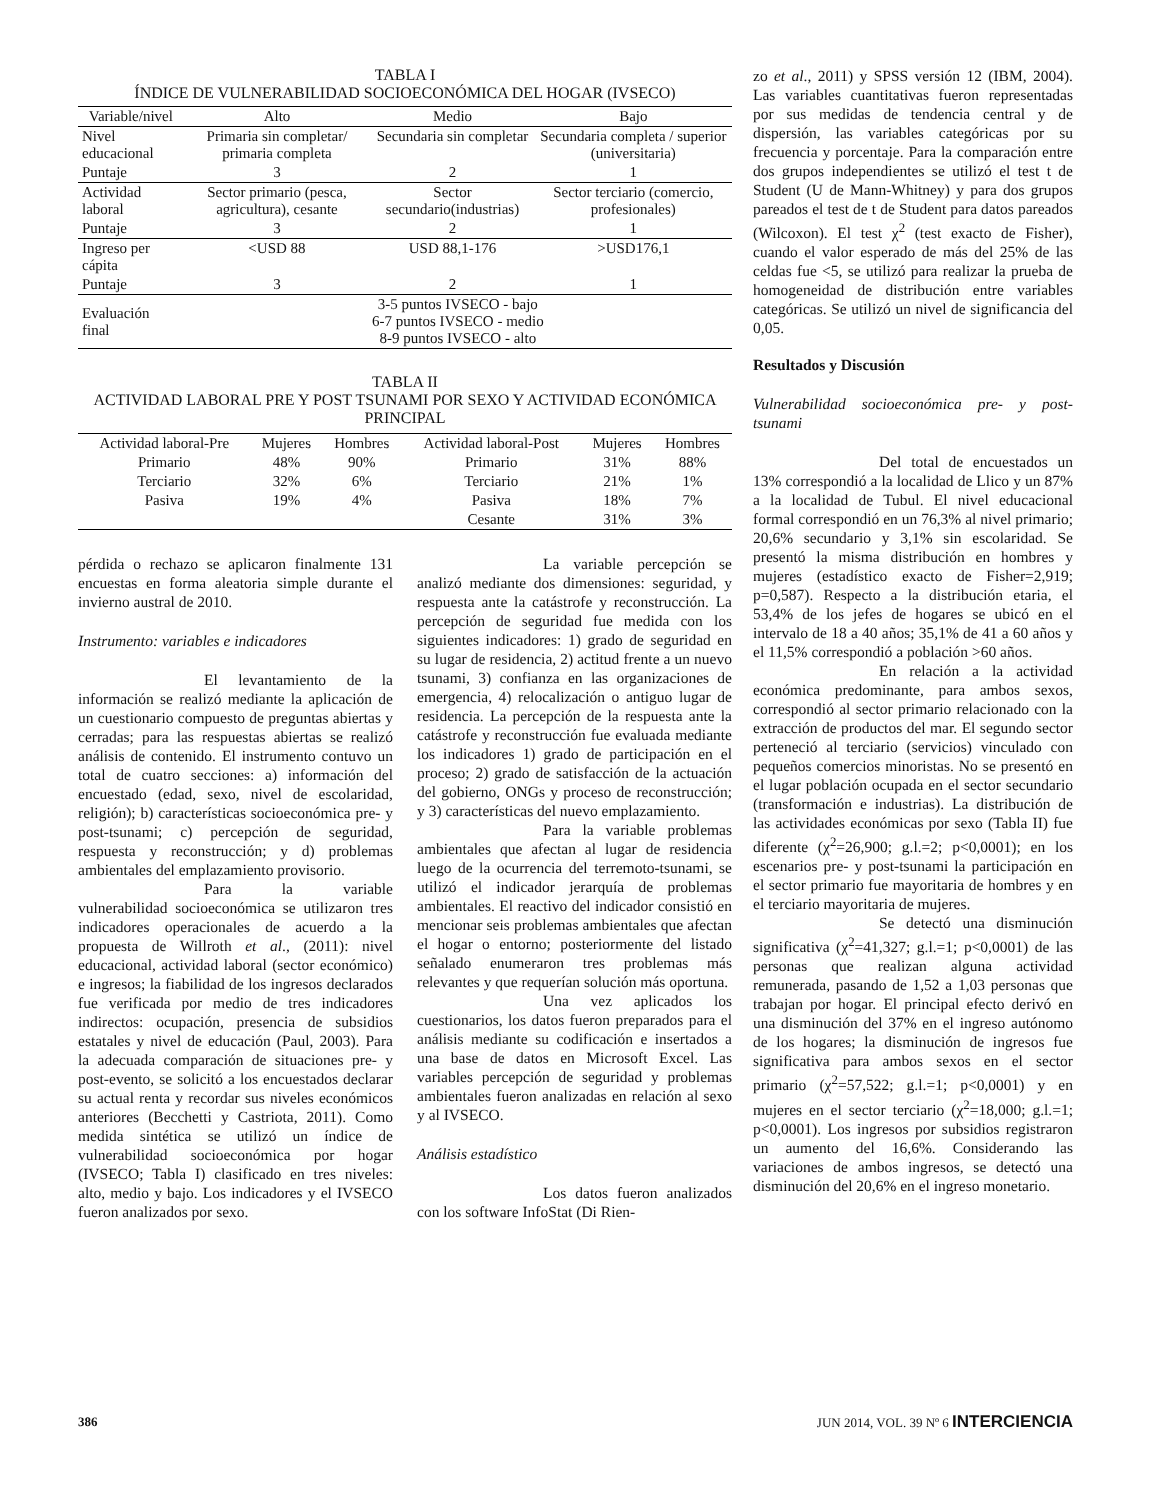TABLA I
ÍNDICE DE VULNERABILIDAD SOCIOECONÓMICA DEL HOGAR (IVSECO)
| Variable/nivel | Alto | Medio | Bajo |
| --- | --- | --- | --- |
| Nivel educacional | Primaria sin completar/ primaria completa | Secundaria sin completar | Secundaria completa / superior (universitaria) |
| Puntaje | 3 | 2 | 1 |
| Actividad laboral | Sector primario (pesca, agricultura), cesante | Sector secundario(industrias) | Sector terciario (comercio, profesionales) |
| Puntaje | 3 | 2 | 1 |
| Ingreso per cápita | <USD 88 | USD 88,1-176 | >USD176,1 |
| Puntaje | 3 | 2 | 1 |
| Evaluación final | 3-5 puntos IVSECO - bajo 6-7 puntos IVSECO - medio 8-9 puntos IVSECO - alto | | |
TABLA II
ACTIVIDAD LABORAL PRE Y POST TSUNAMI POR SEXO Y ACTIVIDAD ECONÓMICA PRINCIPAL
| Actividad laboral-Pre | Mujeres | Hombres | Actividad laboral-Post | Mujeres | Hombres |
| --- | --- | --- | --- | --- | --- |
| Primario | 48% | 90% | Primario | 31% | 88% |
| Terciario | 32% | 6% | Terciario | 21% | 1% |
| Pasiva | 19% | 4% | Pasiva | 18% | 7% |
| | | | Cesante | 31% | 3% |
pérdida o rechazo se aplicaron finalmente 131 encuestas en forma aleatoria simple durante el invierno austral de 2010.
Instrumento: variables e indicadores
El levantamiento de la información se realizó mediante la aplicación de un cuestionario compuesto de preguntas abiertas y cerradas; para las respuestas abiertas se realizó análisis de contenido. El instrumento contuvo un total de cuatro secciones: a) información del encuestado (edad, sexo, nivel de escolaridad, religión); b) características socioeconómica pre- y post-tsunami; c) percepción de seguridad, respuesta y reconstrucción; y d) problemas ambientales del emplazamiento provisorio.
Para la variable vulnerabilidad socioeconómica se utilizaron tres indicadores operacionales de acuerdo a la propuesta de Willroth et al., (2011): nivel educacional, actividad laboral (sector económico) e ingresos; la fiabilidad de los ingresos declarados fue verificada por medio de tres indicadores indirectos: ocupación, presencia de subsidios estatales y nivel de educación (Paul, 2003). Para la adecuada comparación de situaciones pre- y post-evento, se solicitó a los encuestados declarar su actual renta y recordar sus niveles económicos anteriores (Becchetti y Castriota, 2011). Como medida sintética se utilizó un índice de vulnerabilidad socioeconómica por hogar (IVSECO; Tabla I) clasificado en tres niveles: alto, medio y bajo. Los indicadores y el IVSECO fueron analizados por sexo.
La variable percepción se analizó mediante dos dimensiones: seguridad, y respuesta ante la catástrofe y reconstrucción. La percepción de seguridad fue medida con los siguientes indicadores: 1) grado de seguridad en su lugar de residencia, 2) actitud frente a un nuevo tsunami, 3) confianza en las organizaciones de emergencia, 4) relocalización o antiguo lugar de residencia. La percepción de la respuesta ante la catástrofe y reconstrucción fue evaluada mediante los indicadores 1) grado de participación en el proceso; 2) grado de satisfacción de la actuación del gobierno, ONGs y proceso de reconstrucción; y 3) características del nuevo emplazamiento.
Para la variable problemas ambientales que afectan al lugar de residencia luego de la ocurrencia del terremoto-tsunami, se utilizó el indicador jerarquía de problemas ambientales. El reactivo del indicador consistió en mencionar seis problemas ambientales que afectan el hogar o entorno; posteriormente del listado señalado enumeraron tres problemas más relevantes y que requerían solución más oportuna.
Una vez aplicados los cuestionarios, los datos fueron preparados para el análisis mediante su codificación e insertados a una base de datos en Microsoft Excel. Las variables percepción de seguridad y problemas ambientales fueron analizadas en relación al sexo y al IVSECO.
Análisis estadístico
Los datos fueron analizados con los software InfoStat (Di Rien-
zo et al., 2011) y SPSS versión 12 (IBM, 2004). Las variables cuantitativas fueron representadas por sus medidas de tendencia central y de dispersión, las variables categóricas por su frecuencia y porcentaje. Para la comparación entre dos grupos independientes se utilizó el test t de Student (U de Mann-Whitney) y para dos grupos pareados el test de t de Student para datos pareados (Wilcoxon). El test χ<sup>2</sup> (test exacto de Fisher), cuando el valor esperado de más del 25% de las celdas fue <5, se utilizó para realizar la prueba de homogeneidad de distribución entre variables categóricas. Se utilizó un nivel de significancia del 0,05.
Resultados y Discusión
Vulnerabilidad socioeconómica pre- y post-tsunami
Del total de encuestados un 13% correspondió a la localidad de Llico y un 87% a la localidad de Tubul. El nivel educacional formal correspondió en un 76,3% al nivel primario; 20,6% secundario y 3,1% sin escolaridad. Se presentó la misma distribución en hombres y mujeres (estadístico exacto de Fisher=2,919; p=0,587). Respecto a la distribución etaria, el 53,4% de los jefes de hogares se ubicó en el intervalo de 18 a 40 años; 35,1% de 41 a 60 años y el 11,5% correspondió a población >60 años.
En relación a la actividad económica predominante, para ambos sexos, correspondió al sector primario relacionado con la extracción de productos del mar. El segundo sector perteneció al terciario (servicios) vinculado con pequeños comercios minoristas. No se presentó en el lugar población ocupada en el sector secundario (transformación e industrias). La distribución de las actividades económicas por sexo (Tabla II) fue diferente (χ<sup>2</sup>=26,900; g.l.=2; p<0,0001); en los escenarios pre- y post-tsunami la participación en el sector primario fue mayoritaria de hombres y en el terciario mayoritaria de mujeres.
Se detectó una disminución significativa (χ<sup>2</sup>=41,327; g.l.=1; p<0,0001) de las personas que realizan alguna actividad remunerada, pasando de 1,52 a 1,03 personas que trabajan por hogar. El principal efecto derivó en una disminución del 37% en el ingreso autónomo de los hogares; la disminución de ingresos fue significativa para ambos sexos en el sector primario (χ<sup>2</sup>=57,522; g.l.=1; p<0,0001) y en mujeres en el sector terciario (χ<sup>2</sup>=18,000; g.l.=1; p<0,0001). Los ingresos por subsidios registraron un aumento del 16,6%. Considerando las variaciones de ambos ingresos, se detectó una disminución del 20,6% en el ingreso monetario.
386 JUN 2014, VOL. 39 Nº 6 INTERCIENCIA